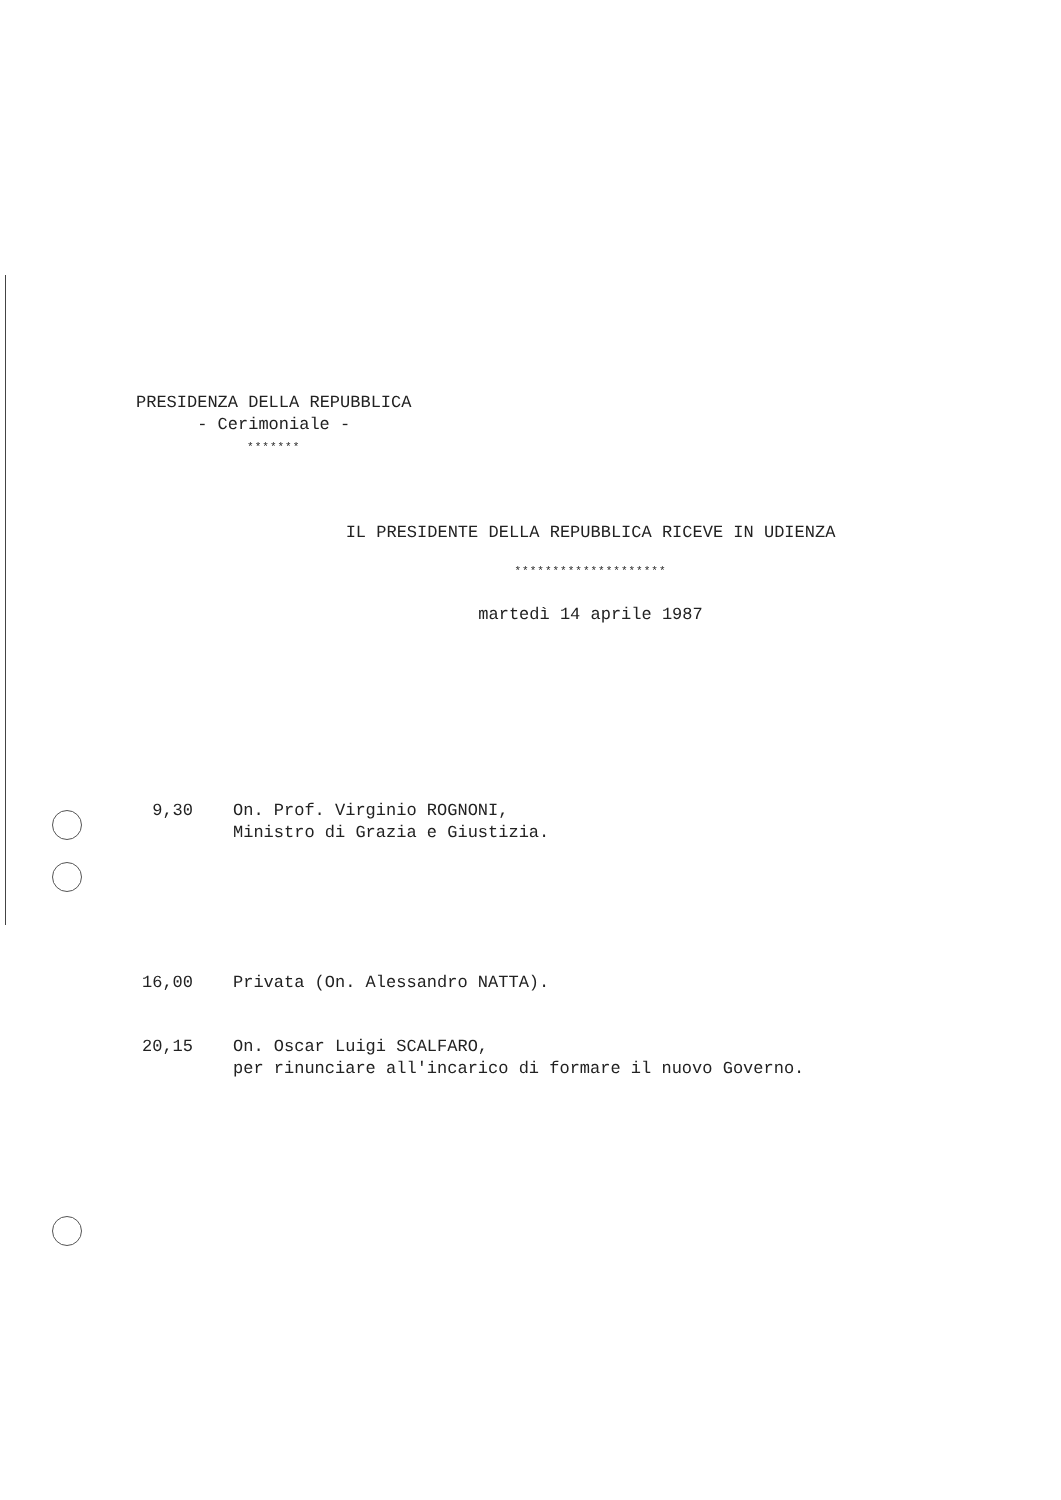PRESIDENZA DELLA REPUBBLICA
- Cerimoniale -
*******
IL PRESIDENTE DELLA REPUBBLICA RICEVE IN UDIENZA
********************
martedì 14 aprile 1987
9,30 On. Prof. Virginio ROGNONI,
Ministro di Grazia e Giustizia.
16,00 Privata (On. Alessandro NATTA).
20,15 On. Oscar Luigi SCALFARO,
per rinunciare all'incarico di formare il nuovo Governo.